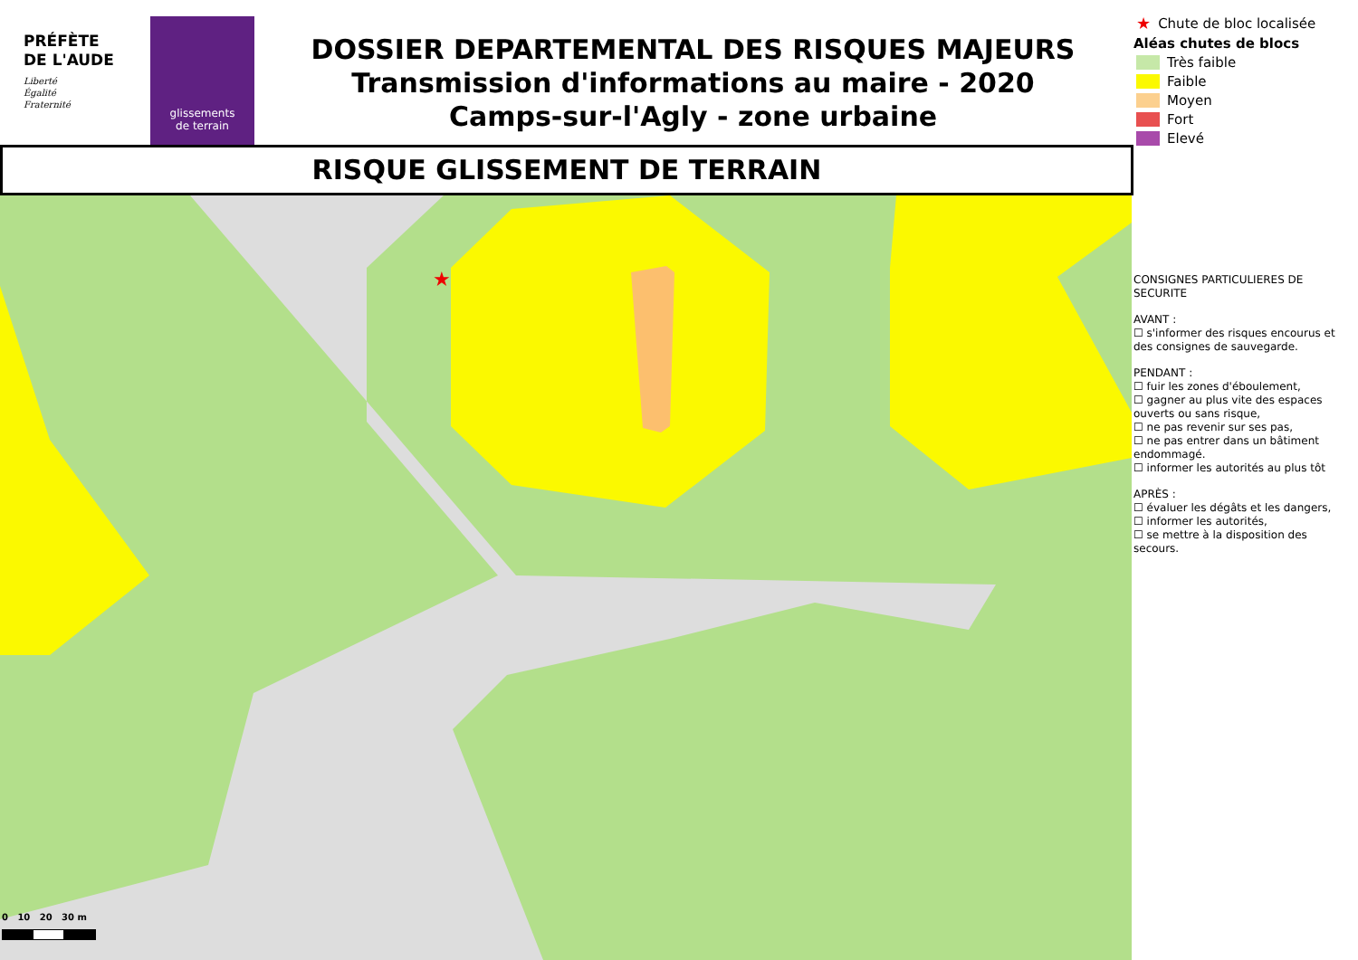PRÉFÈTE
DE L'AUDE
Liberté
Égalité
Fraternité
glissements
de terrain
DOSSIER DEPARTEMENTAL DES RISQUES MAJEURS
Transmission d'informations au maire - 2020
Camps-sur-l'Agly - zone urbaine
RISQUE GLISSEMENT DE TERRAIN
★
0 10 20 30 m
★ Chute de bloc localisée
Aléas chutes de blocs
Très faible
Faible
Moyen
Fort
Elevé
CONSIGNES PARTICULIERES DE SECURITE
AVANT :
☐ s'informer des risques encourus et des consignes de sauvegarde.
PENDANT :
☐ fuir les zones d'éboulement,
☐ gagner au plus vite des espaces ouverts ou sans risque,
☐ ne pas revenir sur ses pas,
☐ ne pas entrer dans un bâtiment endommagé.
☐ informer les autorités au plus tôt
APRÈS :
☐ évaluer les dégâts et les dangers,
☐ informer les autorités,
☐ se mettre à la disposition des secours.